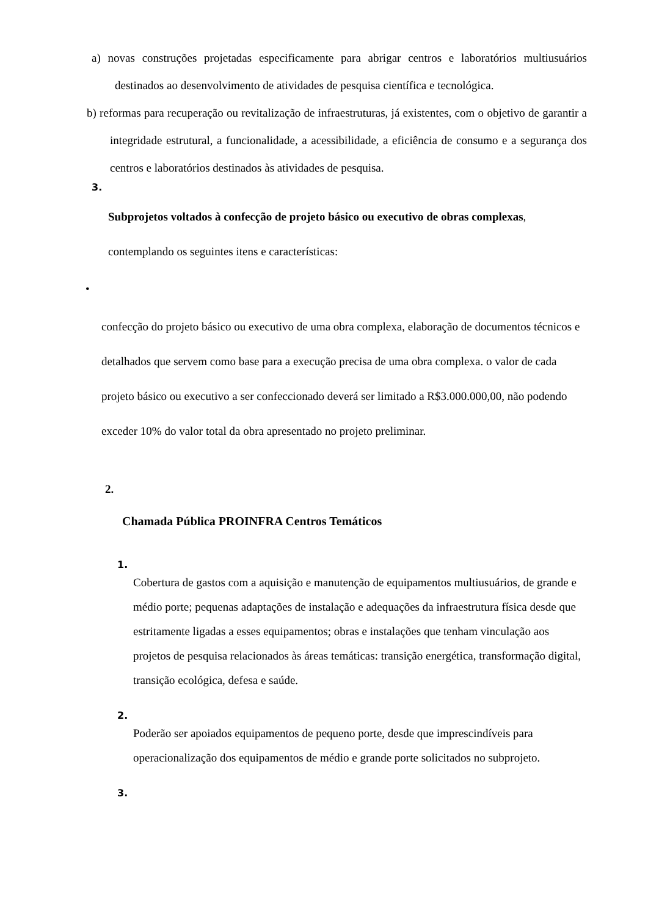a) novas construções projetadas especificamente para abrigar centros e laboratórios multiusuários destinados ao desenvolvimento de atividades de pesquisa científica e tecnológica.
b) reformas para recuperação ou revitalização de infraestruturas, já existentes, com o objetivo de garantir a integridade estrutural, a funcionalidade, a acessibilidade, a eficiência de consumo e a segurança dos centros e laboratórios destinados às atividades de pesquisa.
3.
Subprojetos voltados à confecção de projeto básico ou executivo de obras complexas,
contemplando os seguintes itens e características:
•
confecção do projeto básico ou executivo de uma obra complexa, elaboração de documentos técnicos e detalhados que servem como base para a execução precisa de uma obra complexa. o valor de cada projeto básico ou executivo a ser confeccionado deverá ser limitado a R$3.000.000,00, não podendo exceder 10% do valor total da obra apresentado no projeto preliminar.
2.
Chamada Pública PROINFRA Centros Temáticos
1.
Cobertura de gastos com a aquisição e manutenção de equipamentos multiusuários, de grande e médio porte; pequenas adaptações de instalação e adequações da infraestrutura física desde que estritamente ligadas a esses equipamentos; obras e instalações que tenham vinculação aos projetos de pesquisa relacionados às áreas temáticas: transição energética, transformação digital, transição ecológica, defesa e saúde.
2.
Poderão ser apoiados equipamentos de pequeno porte, desde que imprescindíveis para operacionalização dos equipamentos de médio e grande porte solicitados no subprojeto.
3.